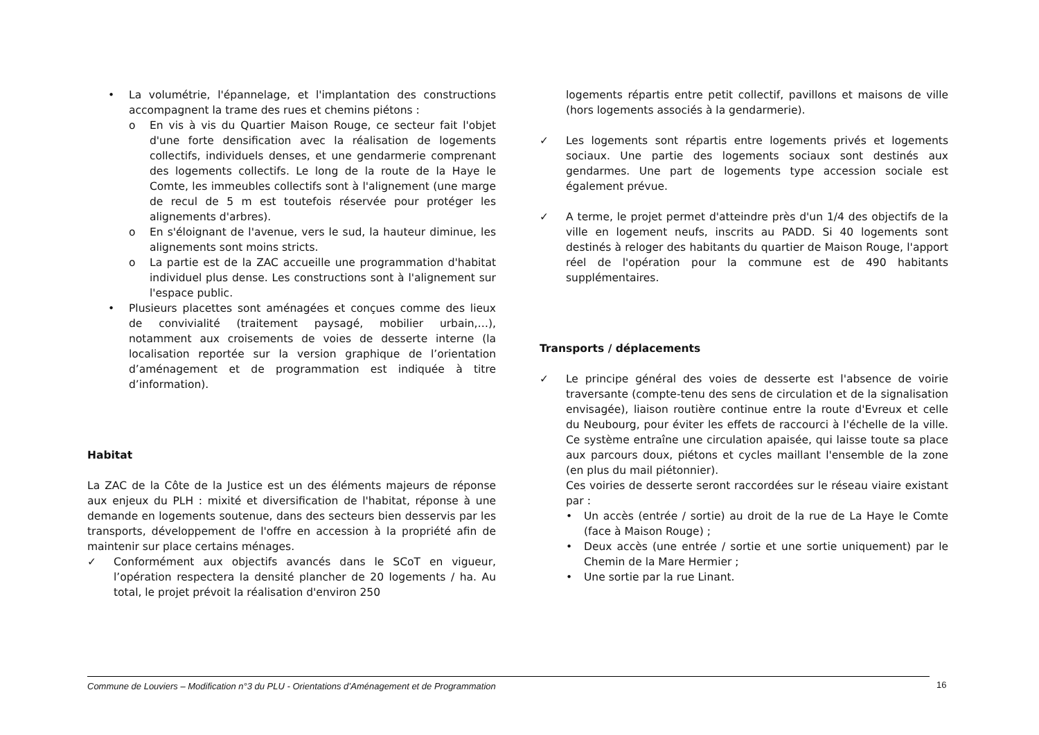• La volumétrie, l'épannelage, et l'implantation des constructions accompagnent la trame des rues et chemins piétons :
o En vis à vis du Quartier Maison Rouge, ce secteur fait l'objet d'une forte densification avec la réalisation de logements collectifs, individuels denses, et une gendarmerie comprenant des logements collectifs. Le long de la route de la Haye le Comte, les immeubles collectifs sont à l'alignement (une marge de recul de 5 m est toutefois réservée pour protéger les alignements d'arbres).
o En s'éloignant de l'avenue, vers le sud, la hauteur diminue, les alignements sont moins stricts.
o La partie est de la ZAC accueille une programmation d'habitat individuel plus dense. Les constructions sont à l'alignement sur l'espace public.
• Plusieurs placettes sont aménagées et conçues comme des lieux de convivialité (traitement paysagé, mobilier urbain,…), notamment aux croisements de voies de desserte interne (la localisation reportée sur la version graphique de l’orientation d’aménagement et de programmation est indiquée à titre d’information).
Habitat
La ZAC de la Côte de la Justice est un des éléments majeurs de réponse aux enjeux du PLH : mixité et diversification de l'habitat, réponse à une demande en logements soutenue, dans des secteurs bien desservis par les transports, développement de l'offre en accession à la propriété afin de maintenir sur place certains ménages.
✓ Conformément aux objectifs avancés dans le SCoT en vigueur, l’opération respectera la densité plancher de 20 logements / ha. Au total, le projet prévoit la réalisation d'environ 250
logements répartis entre petit collectif, pavillons et maisons de ville (hors logements associés à la gendarmerie).
✓ Les logements sont répartis entre logements privés et logements sociaux. Une partie des logements sociaux sont destinés aux gendarmes. Une part de logements type accession sociale est également prévue.
✓ A terme, le projet permet d'atteindre près d'un 1/4 des objectifs de la ville en logement neufs, inscrits au PADD. Si 40 logements sont destinés à reloger des habitants du quartier de Maison Rouge, l'apport réel de l'opération pour la commune est de 490 habitants supplémentaires.
Transports / déplacements
✓ Le principe général des voies de desserte est l'absence de voirie traversante (compte-tenu des sens de circulation et de la signalisation envisagée), liaison routière continue entre la route d'Evreux et celle du Neubourg, pour éviter les effets de raccourci à l'échelle de la ville. Ce système entraîne une circulation apaisée, qui laisse toute sa place aux parcours doux, piétons et cycles maillant l'ensemble de la zone (en plus du mail piétonnier).
Ces voiries de desserte seront raccordées sur le réseau viaire existant par :
• Un accès (entrée / sortie) au droit de la rue de La Haye le Comte (face à Maison Rouge) ;
• Deux accès (une entrée / sortie et une sortie uniquement) par le Chemin de la Mare Hermier ;
• Une sortie par la rue Linant.
Commune de Louviers – Modification n°3 du PLU - Orientations d’Aménagement et de Programmation
16